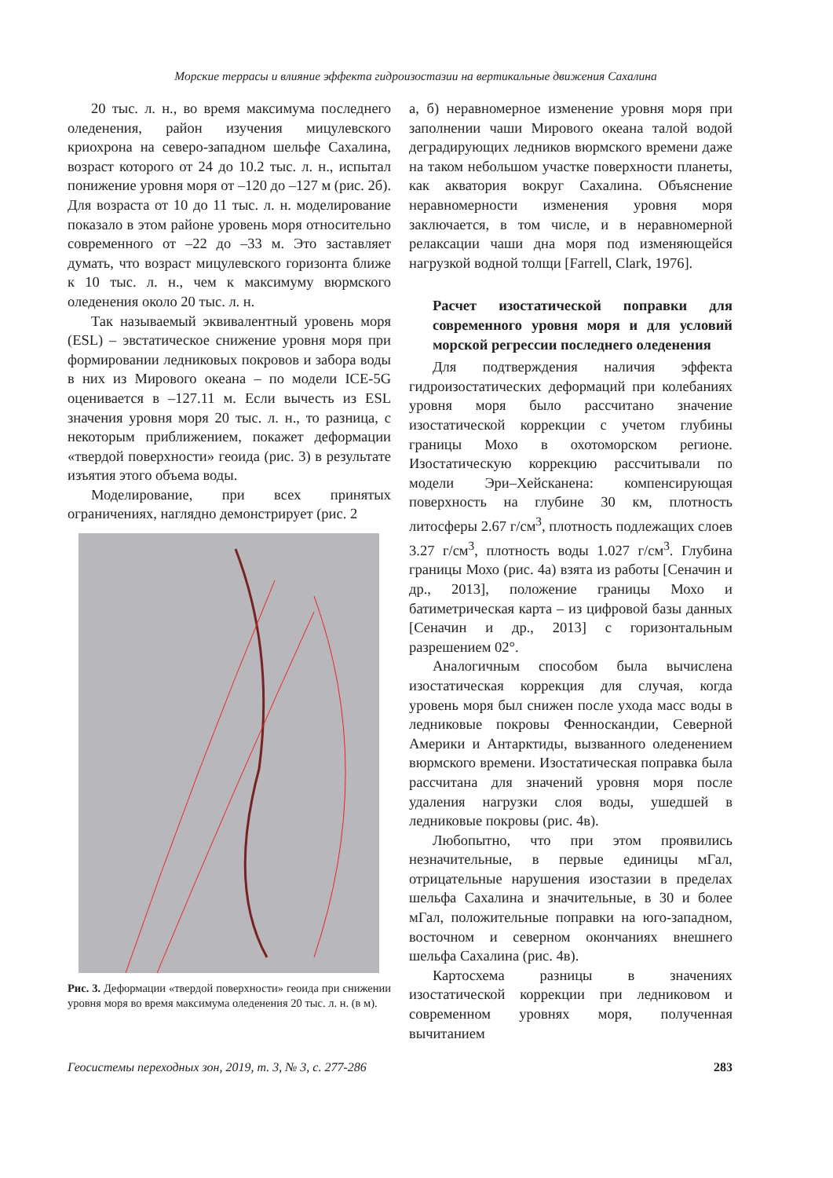Морские террасы и влияние эффекта гидроизостазии на вертикальные движения Сахалина
20 тыс. л. н., во время максимума последнего оледенения, район изучения мицулевского криохрона на северо-западном шельфе Сахалина, возраст которого от 24 до 10.2 тыс. л. н., испытал понижение уровня моря от –120 до –127 м (рис. 2б). Для возраста от 10 до 11 тыс. л. н. моделирование показало в этом районе уровень моря относительно современного от –22 до –33 м. Это заставляет думать, что возраст мицулевского горизонта ближе к 10 тыс. л. н., чем к максимуму вюрмского оледенения около 20 тыс. л. н.
Так называемый эквивалентный уровень моря (ESL) – эвстатическое снижение уровня моря при формировании ледниковых покровов и забора воды в них из Мирового океана – по модели ICE-5G оценивается в –127.11 м. Если вычесть из ESL значения уровня моря 20 тыс. л. н., то разница, с некоторым приближением, покажет деформации «твердой поверхности» геоида (рис. 3) в результате изъятия этого объема воды.
Моделирование, при всех принятых ограничениях, наглядно демонстрирует (рис. 2
Рис. 3. Деформации «твердой поверхности» геоида при снижении уровня моря во время максимума оледенения 20 тыс. л. н. (в м).
а, б) неравномерное изменение уровня моря при заполнении чаши Мирового океана талой водой деградирующих ледников вюрмского времени даже на таком небольшом участке поверхности планеты, как акватория вокруг Сахалина. Объяснение неравномерности изменения уровня моря заключается, в том числе, и в неравномерной релаксации чаши дна моря под изменяющейся нагрузкой водной толщи [Farrell, Clark, 1976].
Расчет изостатической поправки для современного уровня моря и для условий морской регрессии последнего оледенения
Для подтверждения наличия эффекта гидроизостатических деформаций при колебаниях уровня моря было рассчитано значение изостатической коррекции с учетом глубины границы Мохо в охотоморском регионе. Изостатическую коррекцию рассчитывали по модели Эри–Хейсканена: компенсирующая поверхность на глубине 30 км, плотность литосферы 2.67 г/см<sup>3</sup>, плотность подлежащих слоев 3.27 г/см<sup>3</sup>, плотность воды 1.027 г/см<sup>3</sup>. Глубина границы Мохо (рис. 4а) взята из работы [Сеначин и др., 2013], положение границы Мохо и батиметрическая карта – из цифровой базы данных [Сеначин и др., 2013] с горизонтальным разрешением 02°.
Аналогичным способом была вычислена изостатическая коррекция для случая, когда уровень моря был снижен после ухода масс воды в ледниковые покровы Фенноскандии, Северной Америки и Антарктиды, вызванного оледенением вюрмского времени. Изостатическая поправка была рассчитана для значений уровня моря после удаления нагрузки слоя воды, ушедшей в ледниковые покровы (рис. 4в).
Любопытно, что при этом проявились незначительные, в первые единицы мГал, отрицательные нарушения изостазии в пределах шельфа Сахалина и значительные, в 30 и более мГал, положительные поправки на юго-западном, восточном и северном окончаниях внешнего шельфа Сахалина (рис. 4в).
Картосхема разницы в значениях изостатической коррекции при ледниковом и современном уровнях моря, полученная вычитанием
Геосистемы переходных зон, 2019, т. 3, № 3, с. 277-286 283